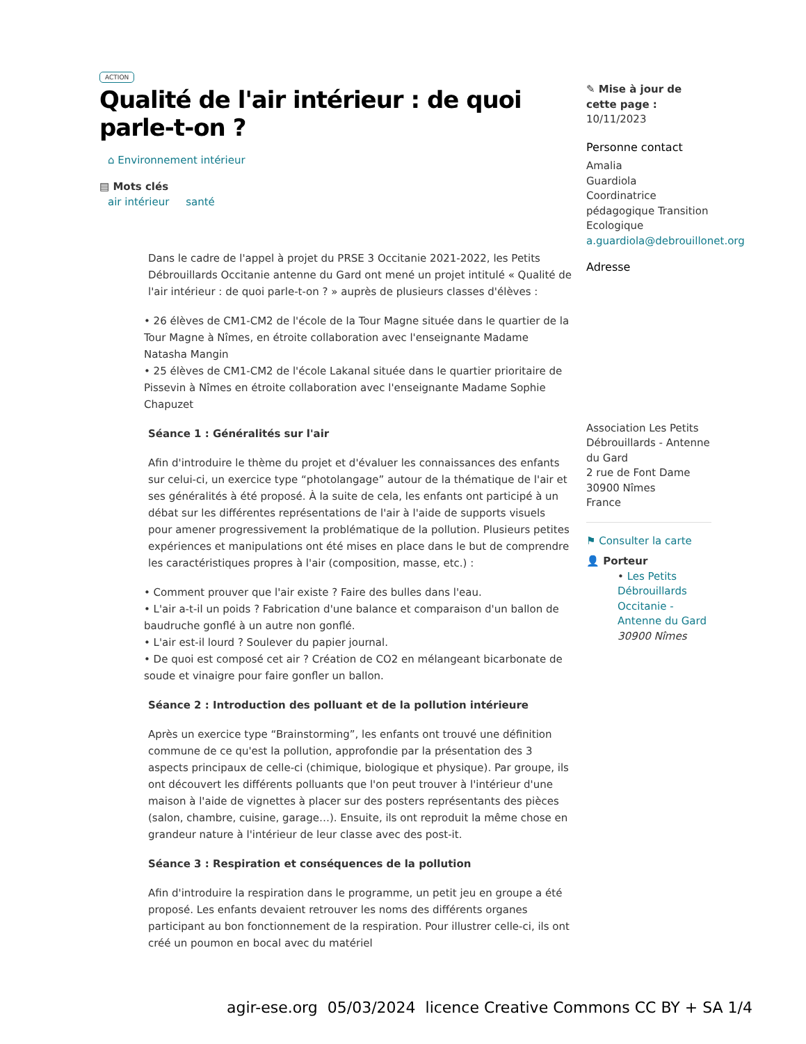ACTION
Qualité de l'air intérieur : de quoi parle-t-on ?
⌂ Environnement intérieur
▤ Mots clés
air intérieur santé
Dans le cadre de l'appel à projet du PRSE 3 Occitanie 2021-2022, les Petits Débrouillards Occitanie antenne du Gard ont mené un projet intitulé « Qualité de l'air intérieur : de quoi parle-t-on ? » auprès de plusieurs classes d'élèves :
• 26 élèves de CM1-CM2 de l'école de la Tour Magne située dans le quartier de la Tour Magne à Nîmes, en étroite collaboration avec l'enseignante Madame Natasha Mangin
• 25 élèves de CM1-CM2 de l'école Lakanal située dans le quartier prioritaire de Pissevin à Nîmes en étroite collaboration avec l'enseignante Madame Sophie Chapuzet
Séance 1 : Généralités sur l'air
Afin d'introduire le thème du projet et d'évaluer les connaissances des enfants sur celui-ci, un exercice type “photolangage” autour de la thématique de l'air et ses généralités à été proposé. À la suite de cela, les enfants ont participé à un débat sur les différentes représentations de l'air à l'aide de supports visuels pour amener progressivement la problématique de la pollution. Plusieurs petites expériences et manipulations ont été mises en place dans le but de comprendre les caractéristiques propres à l'air (composition, masse, etc.) :
• Comment prouver que l'air existe ? Faire des bulles dans l'eau.
• L'air a-t-il un poids ? Fabrication d'une balance et comparaison d'un ballon de baudruche gonflé à un autre non gonflé.
• L'air est-il lourd ? Soulever du papier journal.
• De quoi est composé cet air ? Création de CO2 en mélangeant bicarbonate de soude et vinaigre pour faire gonfler un ballon.
Séance 2 : Introduction des polluant et de la pollution intérieure
Après un exercice type “Brainstorming”, les enfants ont trouvé une définition commune de ce qu'est la pollution, approfondie par la présentation des 3 aspects principaux de celle-ci (chimique, biologique et physique). Par groupe, ils ont découvert les différents polluants que l'on peut trouver à l'intérieur d'une maison à l'aide de vignettes à placer sur des posters représentants des pièces (salon, chambre, cuisine, garage…). Ensuite, ils ont reproduit la même chose en grandeur nature à l'intérieur de leur classe avec des post-it.
Séance 3 : Respiration et conséquences de la pollution
Afin d'introduire la respiration dans le programme, un petit jeu en groupe a été proposé. Les enfants devaient retrouver les noms des différents organes participant au bon fonctionnement de la respiration. Pour illustrer celle-ci, ils ont créé un poumon en bocal avec du matériel
✎ Mise à jour de cette page :
10/11/2023
Personne contact
Amalia
Guardiola
Coordinatrice pédagogique Transition Ecologique
a.guardiola@debrouillonet.org
Adresse
Association Les Petits Débrouillards - Antenne du Gard
2 rue de Font Dame
30900 Nîmes
France
⚑ Consulter la carte
👤 Porteur
• Les Petits Débrouillards Occitanie - Antenne du Gard
30900 Nîmes
agir-ese.org 05/03/2024 licence Creative Commons CC BY + SA 1/4